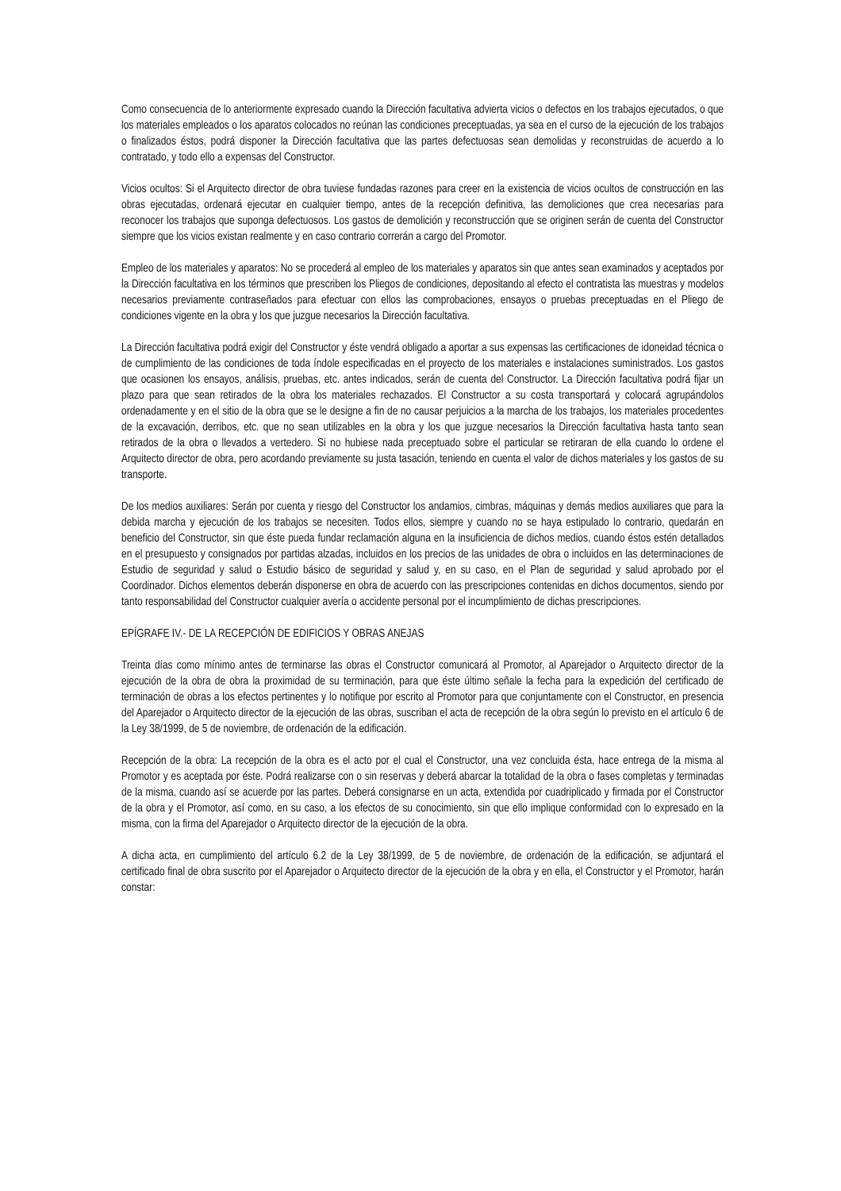Como consecuencia de lo anteriormente expresado cuando la Dirección facultativa advierta vicios o defectos en los trabajos ejecutados, o que los materiales empleados o los aparatos colocados no reúnan las condiciones preceptuadas, ya sea en el curso de la ejecución de los trabajos o finalizados éstos, podrá disponer la Dirección facultativa que las partes defectuosas sean demolidas y reconstruidas de acuerdo a lo contratado, y todo ello a expensas del Constructor.
Vicios ocultos: Si el Arquitecto director de obra tuviese fundadas razones para creer en la existencia de vicios ocultos de construcción en las obras ejecutadas, ordenará ejecutar en cualquier tiempo, antes de la recepción definitiva, las demoliciones que crea necesarias para reconocer los trabajos que suponga defectuosos. Los gastos de demolición y reconstrucción que se originen serán de cuenta del Constructor siempre que los vicios existan realmente y en caso contrario correrán a cargo del Promotor.
Empleo de los materiales y aparatos: No se procederá al empleo de los materiales y aparatos sin que antes sean examinados y aceptados por la Dirección facultativa en los términos que prescriben los Pliegos de condiciones, depositando al efecto el contratista las muestras y modelos necesarios previamente contraseñados para efectuar con ellos las comprobaciones, ensayos o pruebas preceptuadas en el Pliego de condiciones vigente en la obra y los que juzgue necesarios la Dirección facultativa.
La Dirección facultativa podrá exigir del Constructor y éste vendrá obligado a aportar a sus expensas las certificaciones de idoneidad técnica o de cumplimiento de las condiciones de toda índole especificadas en el proyecto de los materiales e instalaciones suministrados. Los gastos que ocasionen los ensayos, análisis, pruebas, etc. antes indicados, serán de cuenta del Constructor. La Dirección facultativa podrá fijar un plazo para que sean retirados de la obra los materiales rechazados. El Constructor a su costa transportará y colocará agrupándolos ordenadamente y en el sitio de la obra que se le designe a fin de no causar perjuicios a la marcha de los trabajos, los materiales procedentes de la excavación, derribos, etc. que no sean utilizables en la obra y los que juzgue necesarios la Dirección facultativa hasta tanto sean retirados de la obra o llevados a vertedero. Si no hubiese nada preceptuado sobre el particular se retiraran de ella cuando lo ordene el Arquitecto director de obra, pero acordando previamente su justa tasación, teniendo en cuenta el valor de dichos materiales y los gastos de su transporte.
De los medios auxiliares: Serán por cuenta y riesgo del Constructor los andamios, cimbras, máquinas y demás medios auxiliares que para la debida marcha y ejecución de los trabajos se necesiten. Todos ellos, siempre y cuando no se haya estipulado lo contrario, quedarán en beneficio del Constructor, sin que éste pueda fundar reclamación alguna en la insuficiencia de dichos medios, cuando éstos estén detallados en el presupuesto y consignados por partidas alzadas, incluidos en los precios de las unidades de obra o incluidos en las determinaciones de Estudio de seguridad y salud o Estudio básico de seguridad y salud y, en su caso, en el Plan de seguridad y salud aprobado por el Coordinador. Dichos elementos deberán disponerse en obra de acuerdo con las prescripciones contenidas en dichos documentos, siendo por tanto responsabilidad del Constructor cualquier avería o accidente personal por el incumplimiento de dichas prescripciones.
EPÍGRAFE IV.- DE LA RECEPCIÓN DE EDIFICIOS Y OBRAS ANEJAS
Treinta días como mínimo antes de terminarse las obras el Constructor comunicará al Promotor, al Aparejador o Arquitecto director de la ejecución de la obra de obra la proximidad de su terminación, para que éste último señale la fecha para la expedición del certificado de terminación de obras a los efectos pertinentes y lo notifique por escrito al Promotor para que conjuntamente con el Constructor, en presencia del Aparejador o Arquitecto director de la ejecución de las obras, suscriban el acta de recepción de la obra según lo previsto en el artículo 6 de la Ley 38/1999, de 5 de noviembre, de ordenación de la edificación.
Recepción de la obra: La recepción de la obra es el acto por el cual el Constructor, una vez concluida ésta, hace entrega de la misma al Promotor y es aceptada por éste. Podrá realizarse con o sin reservas y deberá abarcar la totalidad de la obra o fases completas y terminadas de la misma, cuando así se acuerde por las partes. Deberá consignarse en un acta, extendida por cuadriplicado y firmada por el Constructor de la obra y el Promotor, así como, en su caso, a los efectos de su conocimiento, sin que ello implique conformidad con lo expresado en la misma, con la firma del Aparejador o Arquitecto director de la ejecución de la obra.
A dicha acta, en cumplimiento del artículo 6.2 de la Ley 38/1999, de 5 de noviembre, de ordenación de la edificación, se adjuntará el certificado final de obra suscrito por el Aparejador o Arquitecto director de la ejecución de la obra y en ella, el Constructor y el Promotor, harán constar: